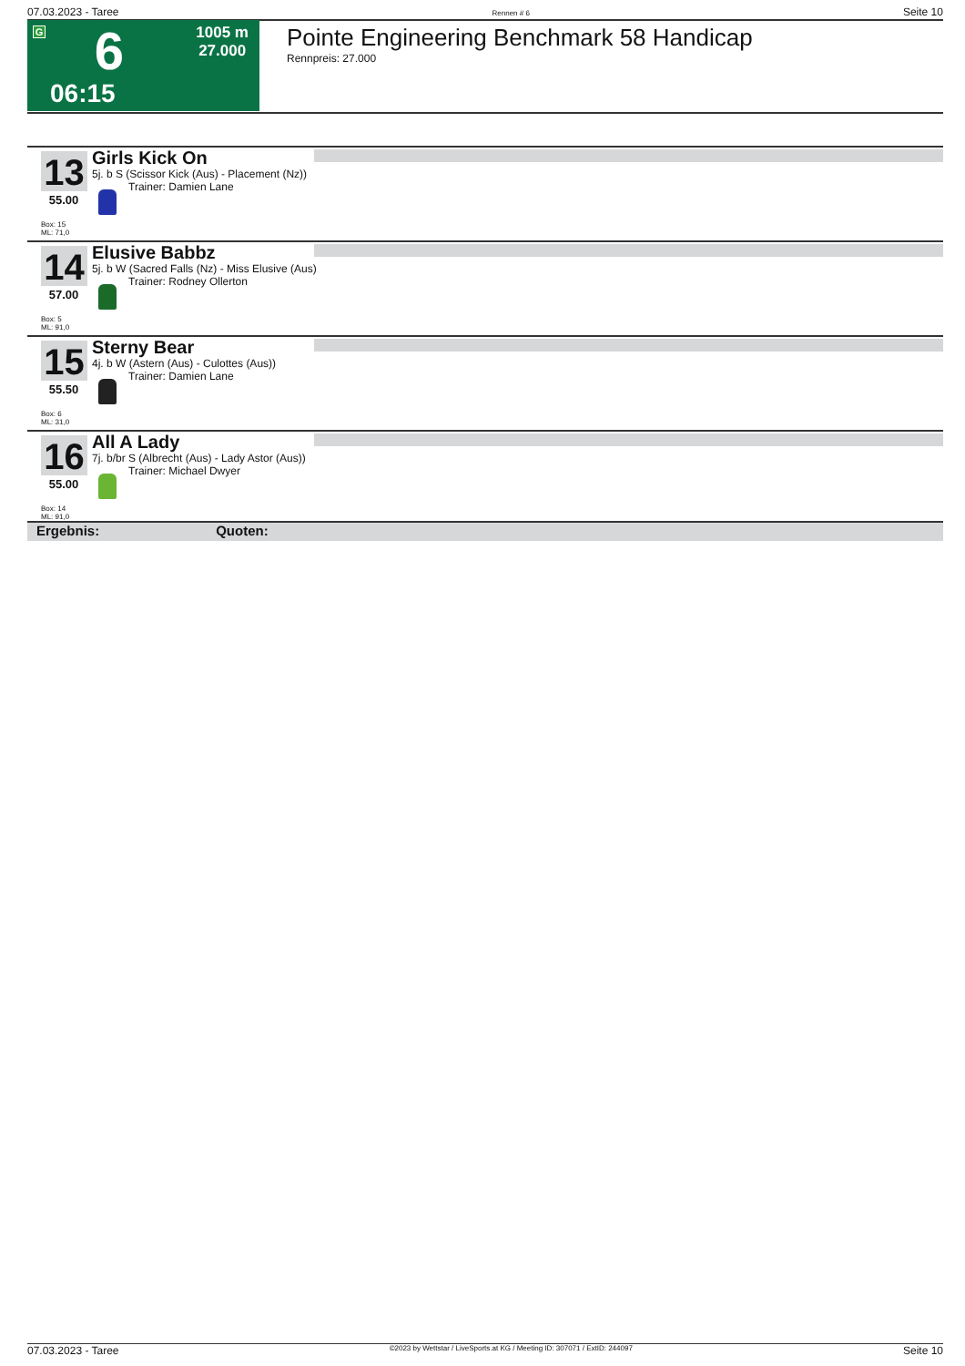07.03.2023 - Taree Rennen # 6 Seite 10
G 6
06:15
1005 m
27.000
Pointe Engineering Benchmark 58 Handicap
Rennpreis: 27.000
13 Girls Kick On
5j. b S (Scissor Kick (Aus) - Placement (Nz))
Trainer: Damien Lane
55.00
Box: 15
ML: 71,0
14 Elusive Babbz
5j. b W (Sacred Falls (Nz) - Miss Elusive (Aus)
Trainer: Rodney Ollerton
57.00
Box: 5
ML: 91,0
15 Sterny Bear
4j. b W (Astern (Aus) - Culottes (Aus))
Trainer: Damien Lane
55.50
Box: 6
ML: 31,0
16 All A Lady
7j. b/br S (Albrecht (Aus) - Lady Astor (Aus))
Trainer: Michael Dwyer
55.00
Box: 14
ML: 91,0
Ergebnis: Quoten:
07.03.2023 - Taree ©2023 by Wettstar / LiveSports.at KG / Meeting ID: 307071 / ExtID: 244097 Seite 10